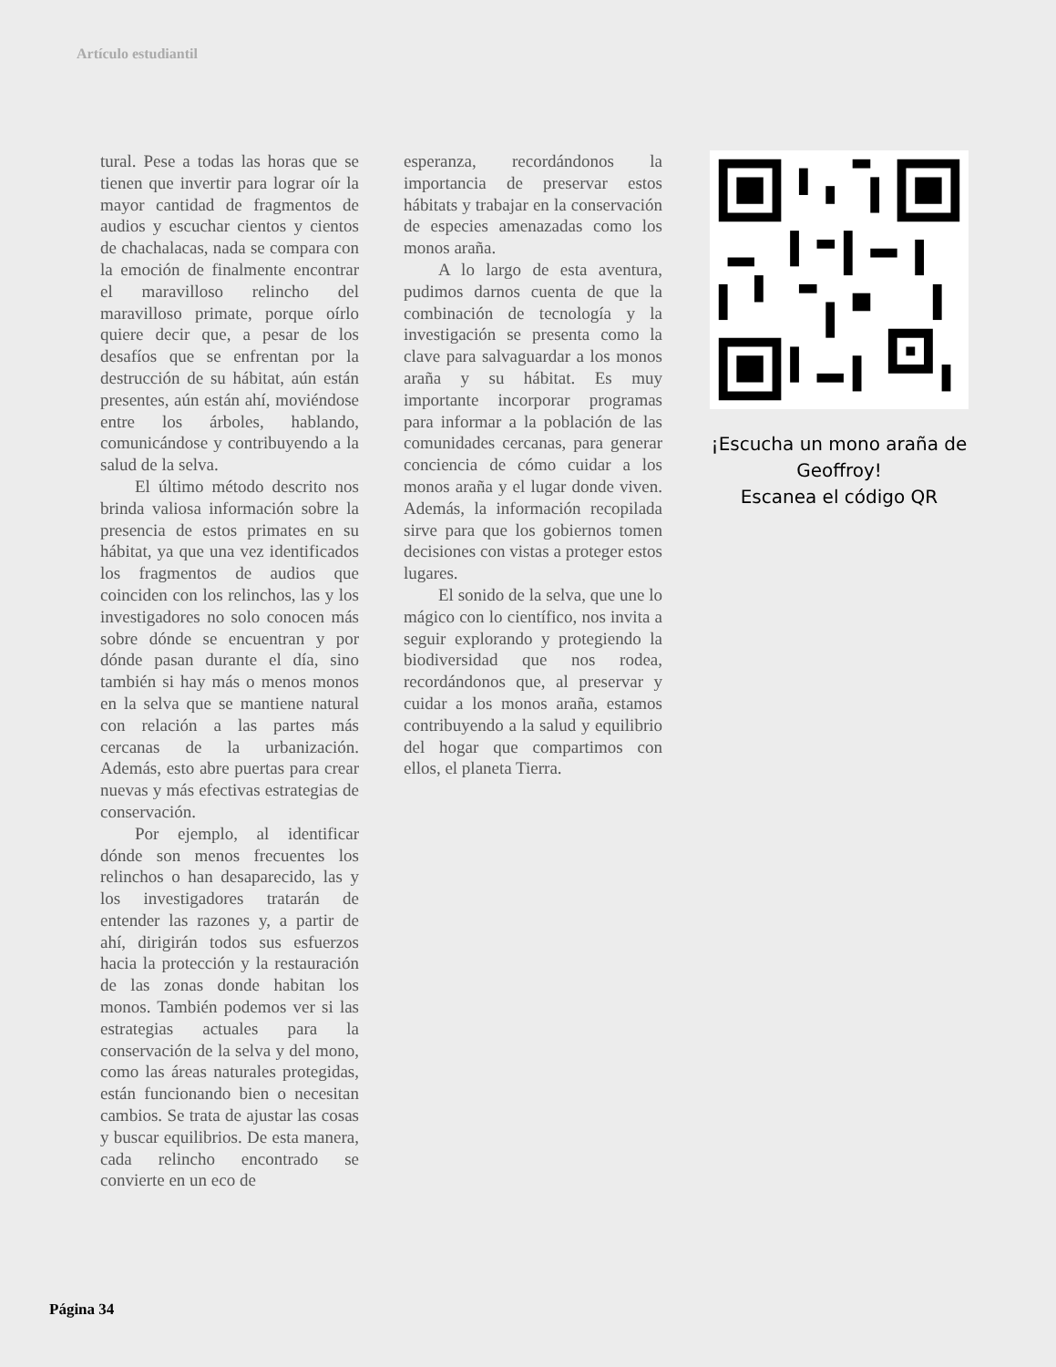Artículo estudiantil
tural. Pese a todas las horas que se tienen que invertir para lograr oír la mayor cantidad de fragmentos de audios y escuchar cientos y cientos de chachalacas, nada se compara con la emoción de finalmente encontrar el maravilloso relincho del maravilloso primate, porque oírlo quiere decir que, a pesar de los desafíos que se enfrentan por la destrucción de su hábitat, aún están presentes, aún están ahí, moviéndose entre los árboles, hablando, comunicándose y contribuyendo a la salud de la selva.
El último método descrito nos brinda valiosa información sobre la presencia de estos primates en su hábitat, ya que una vez identificados los fragmentos de audios que coinciden con los relinchos, las y los investigadores no solo conocen más sobre dónde se encuentran y por dónde pasan durante el día, sino también si hay más o menos monos en la selva que se mantiene natural con relación a las partes más cercanas de la urbanización. Además, esto abre puertas para crear nuevas y más efectivas estrategias de conservación.
Por ejemplo, al identificar dónde son menos frecuentes los relinchos o han desaparecido, las y los investigadores tratarán de entender las razones y, a partir de ahí, dirigirán todos sus esfuerzos hacia la protección y la restauración de las zonas donde habitan los monos. También podemos ver si las estrategias actuales para la conservación de la selva y del mono, como las áreas naturales protegidas, están funcionando bien o necesitan cambios. Se trata de ajustar las cosas y buscar equilibrios. De esta manera, cada relincho encontrado se convierte en un eco de
esperanza, recordándonos la importancia de preservar estos hábitats y trabajar en la conservación de especies amenazadas como los monos araña.
A lo largo de esta aventura, pudimos darnos cuenta de que la combinación de tecnología y la investigación se presenta como la clave para salvaguardar a los monos araña y su hábitat. Es muy importante incorporar programas para informar a la población de las comunidades cercanas, para generar conciencia de cómo cuidar a los monos araña y el lugar donde viven. Además, la información recopilada sirve para que los gobiernos tomen decisiones con vistas a proteger estos lugares.
El sonido de la selva, que une lo mágico con lo científico, nos invita a seguir explorando y protegiendo la biodiversidad que nos rodea, recordándonos que, al preservar y cuidar a los monos araña, estamos contribuyendo a la salud y equilibrio del hogar que compartimos con ellos, el planeta Tierra.
¡Escucha un mono araña de Geoffroy!
Escanea el código QR
Página 34